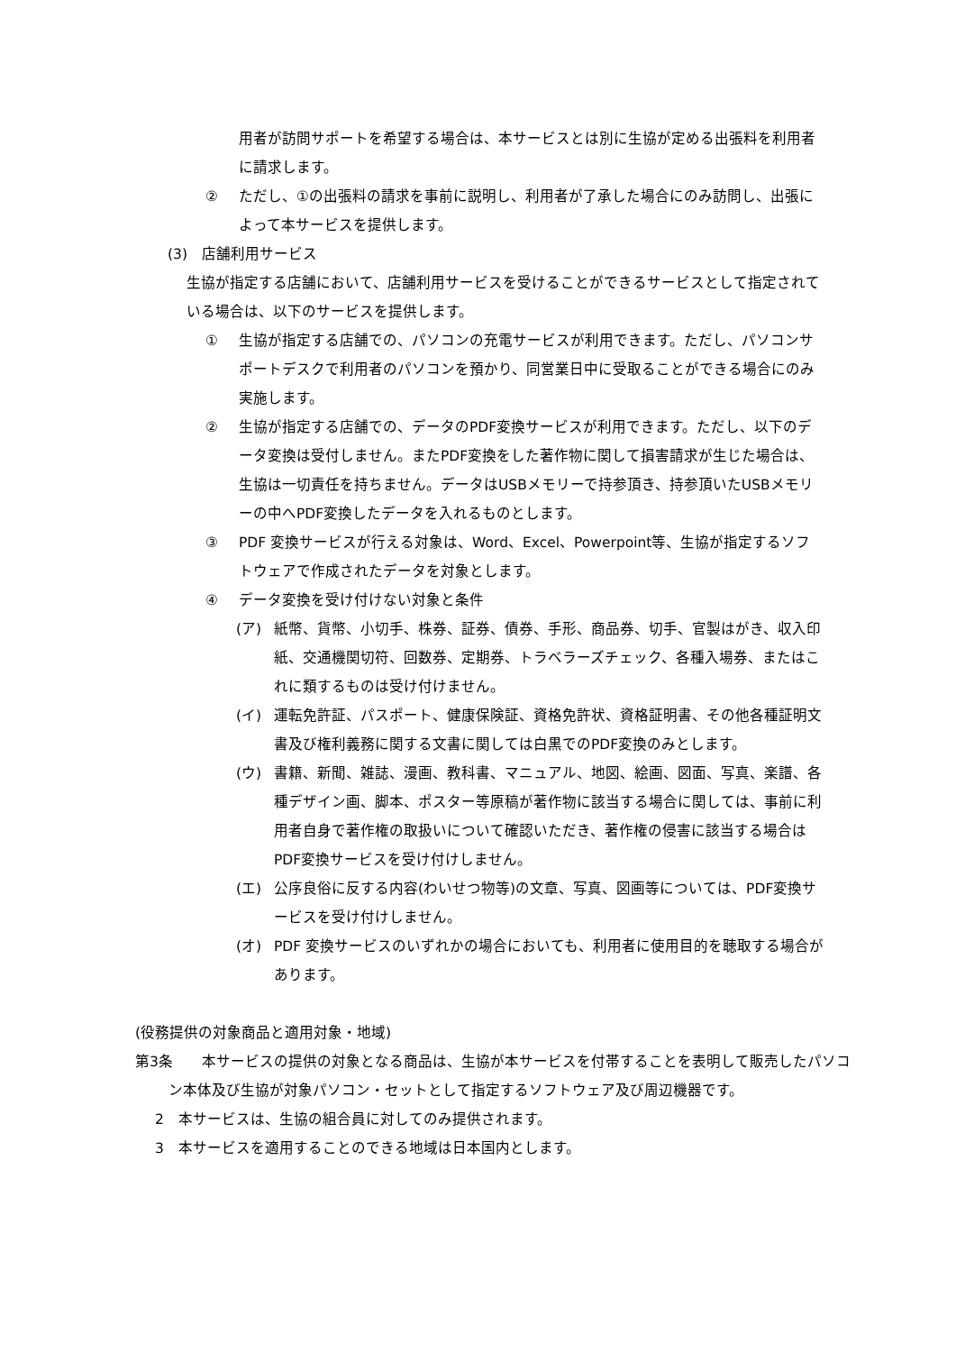用者が訪問サポートを希望する場合は、本サービスとは別に生協が定める出張料を利用者に請求します。
② ただし、①の出張料の請求を事前に説明し、利用者が了承した場合にのみ訪問し、出張によって本サービスを提供します。
(3)　店舗利用サービス
生協が指定する店舗において、店舗利用サービスを受けることができるサービスとして指定されている場合は、以下のサービスを提供します。
① 生協が指定する店舗での、パソコンの充電サービスが利用できます。ただし、パソコンサポートデスクで利用者のパソコンを預かり、同営業日中に受取ることができる場合にのみ実施します。
② 生協が指定する店舗での、データのPDF変換サービスが利用できます。ただし、以下のデータ変換は受付しません。またPDF変換をした著作物に関して損害請求が生じた場合は、生協は一切責任を持ちません。データはUSBメモリーで持参頂き、持参頂いたUSBメモリーの中へPDF変換したデータを入れるものとします。
③ PDF 変換サービスが行える対象は、Word、Excel、Powerpoint等、生協が指定するソフトウェアで作成されたデータを対象とします。
④ データ変換を受け付けない対象と条件
(ア) 紙幣、貨幣、小切手、株券、証券、債券、手形、商品券、切手、官製はがき、収入印紙、交通機関切符、回数券、定期券、トラベラーズチェック、各種入場券、またはこれに類するものは受け付けません。
(イ) 運転免許証、パスポート、健康保険証、資格免許状、資格証明書、その他各種証明文書及び権利義務に関する文書に関しては白黒でのPDF変換のみとします。
(ウ) 書籍、新聞、雑誌、漫画、教科書、マニュアル、地図、絵画、図面、写真、楽譜、各種デザイン画、脚本、ポスター等原稿が著作物に該当する場合に関しては、事前に利用者自身で著作権の取扱いについて確認いただき、著作権の侵害に該当する場合はPDF変換サービスを受け付けしません。
(エ) 公序良俗に反する内容(わいせつ物等)の文章、写真、図画等については、PDF変換サービスを受け付けしません。
(オ) PDF 変換サービスのいずれかの場合においても、利用者に使用目的を聴取する場合があります。
(役務提供の対象商品と適用対象・地域)
第3条　　本サービスの提供の対象となる商品は、生協が本サービスを付帯することを表明して販売したパソコン本体及び生協が対象パソコン・セットとして指定するソフトウェア及び周辺機器です。
2　本サービスは、生協の組合員に対してのみ提供されます。
3　本サービスを適用することのできる地域は日本国内とします。